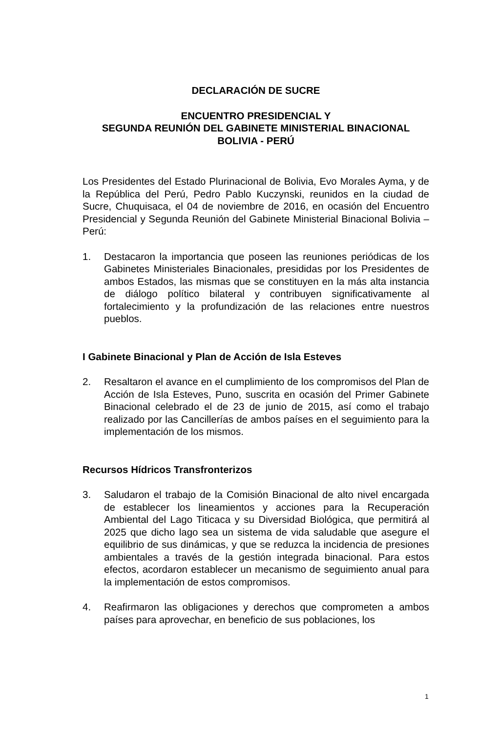DECLARACIÓN DE SUCRE
ENCUENTRO PRESIDENCIAL Y
SEGUNDA REUNIÓN DEL GABINETE MINISTERIAL BINACIONAL
BOLIVIA - PERÚ
Los Presidentes del Estado Plurinacional de Bolivia, Evo Morales Ayma, y de la República del Perú, Pedro Pablo Kuczynski, reunidos en la ciudad de Sucre, Chuquisaca, el 04 de noviembre de 2016, en ocasión del Encuentro Presidencial y Segunda Reunión del Gabinete Ministerial Binacional Bolivia – Perú:
1. Destacaron la importancia que poseen las reuniones periódicas de los Gabinetes Ministeriales Binacionales, presididas por los Presidentes de ambos Estados, las mismas que se constituyen en la más alta instancia de diálogo político bilateral y contribuyen significativamente al fortalecimiento y la profundización de las relaciones entre nuestros pueblos.
I Gabinete Binacional y Plan de Acción de Isla Esteves
2. Resaltaron el avance en el cumplimiento de los compromisos del Plan de Acción de Isla Esteves, Puno, suscrita en ocasión del Primer Gabinete Binacional celebrado el de 23 de junio de 2015, así como el trabajo realizado por las Cancillerías de ambos países en el seguimiento para la implementación de los mismos.
Recursos Hídricos Transfronterizos
3. Saludaron el trabajo de la Comisión Binacional de alto nivel encargada de establecer los lineamientos y acciones para la Recuperación Ambiental del Lago Titicaca y su Diversidad Biológica, que permitirá al 2025 que dicho lago sea un sistema de vida saludable que asegure el equilibrio de sus dinámicas, y que se reduzca la incidencia de presiones ambientales a través de la gestión integrada binacional. Para estos efectos, acordaron establecer un mecanismo de seguimiento anual para la implementación de estos compromisos.
4. Reafirmaron las obligaciones y derechos que comprometen a ambos países para aprovechar, en beneficio de sus poblaciones, los
1